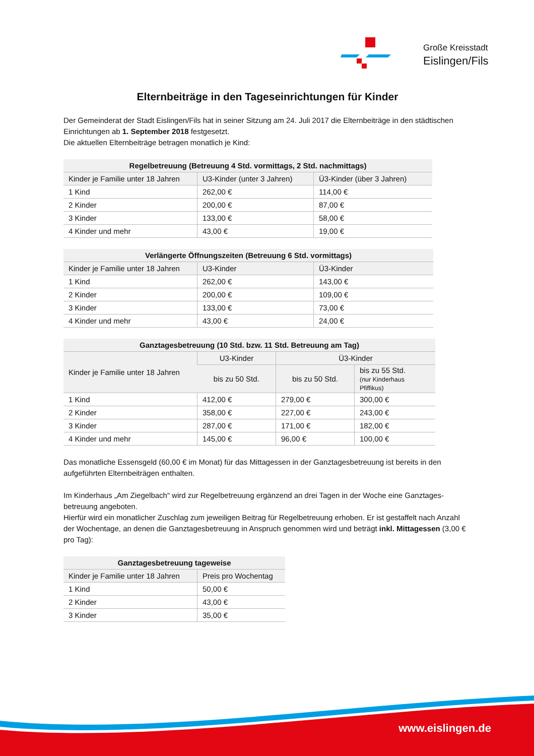Große Kreisstadt
Eislingen/Fils
Elternbeiträge in den Tageseinrichtungen für Kinder
Der Gemeinderat der Stadt Eislingen/Fils hat in seiner Sitzung am 24. Juli 2017 die Elternbeiträge in den städtischen Einrichtungen ab 1. September 2018 festgesetzt.
Die aktuellen Elternbeiträge betragen monatlich je Kind:
| Regelbetreuung (Betreuung 4 Std. vormittags, 2 Std. nachmittags) | | |
| --- | --- | --- |
| Kinder je Familie unter 18 Jahren | U3-Kinder (unter 3 Jahren) | Ü3-Kinder (über 3 Jahren) |
| 1 Kind | 262,00 € | 114,00 € |
| 2 Kinder | 200,00 € | 87,00 € |
| 3 Kinder | 133,00 € | 58,00 € |
| 4 Kinder und mehr | 43,00 € | 19,00 € |
| Verlängerte Öffnungszeiten (Betreuung 6 Std. vormittags) | | |
| --- | --- | --- |
| Kinder je Familie unter 18 Jahren | U3-Kinder | Ü3-Kinder |
| 1 Kind | 262,00 € | 143,00 € |
| 2 Kinder | 200,00 € | 109,00 € |
| 3 Kinder | 133,00 € | 73,00 € |
| 4 Kinder und mehr | 43,00 € | 24,00 € |
| Ganztagesbetreuung (10 Std. bzw. 11 Std. Betreuung am Tag) | | | |
| --- | --- | --- | --- |
| Kinder je Familie unter 18 Jahren | U3-Kinder | Ü3-Kinder | |
| | bis zu 50 Std. | bis zu 50 Std. | bis zu 55 Std. (nur Kinderhaus Pfiffikus) |
| 1 Kind | 412,00 € | 279,00 € | 300,00 € |
| 2 Kinder | 358,00 € | 227,00 € | 243,00 € |
| 3 Kinder | 287,00 € | 171,00 € | 182,00 € |
| 4 Kinder und mehr | 145,00 € | 96,00 € | 100,00 € |
Das monatliche Essensgeld (60,00 € im Monat) für das Mittagessen in der Ganztagesbetreuung ist bereits in den aufgeführten Elternbeiträgen enthalten.
Im Kinderhaus „Am Ziegelbach“ wird zur Regelbetreuung ergänzend an drei Tagen in der Woche eine Ganztages-betreuung angeboten.
Hierfür wird ein monatlicher Zuschlag zum jeweiligen Beitrag für Regelbetreuung erhoben. Er ist gestaffelt nach Anzahl der Wochentage, an denen die Ganztagesbetreuung in Anspruch genommen wird und beträgt inkl. Mittagessen (3,00 € pro Tag):
| Ganztagesbetreuung tageweise | |
| --- | --- |
| Kinder je Familie unter 18 Jahren | Preis pro Wochentag |
| 1 Kind | 50,00 € |
| 2 Kinder | 43,00 € |
| 3 Kinder | 35,00 € |
www.eislingen.de